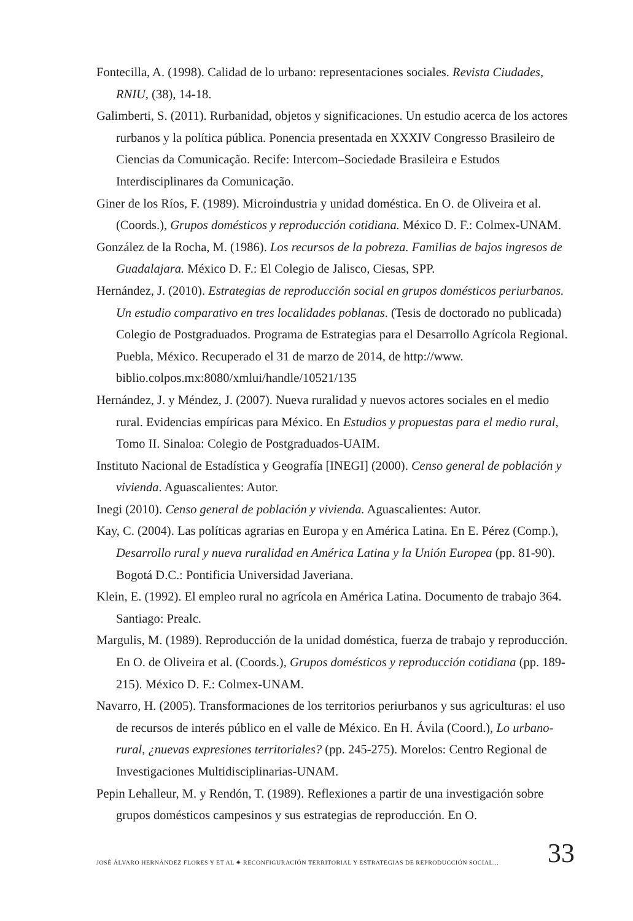Fontecilla, A. (1998). Calidad de lo urbano: representaciones sociales. Revista Ciudades, RNIU, (38), 14-18.
Galimberti, S. (2011). Rurbanidad, objetos y significaciones. Un estudio acerca de los actores rurbanos y la política pública. Ponencia presentada en XXXIV Congresso Brasileiro de Ciencias da Comunicação. Recife: Intercom–Sociedade Brasileira e Estudos Interdisciplinares da Comunicação.
Giner de los Ríos, F. (1989). Microindustria y unidad doméstica. En O. de Oliveira et al. (Coords.), Grupos domésticos y reproducción cotidiana. México D. F.: Colmex-UNAM.
González de la Rocha, M. (1986). Los recursos de la pobreza. Familias de bajos ingresos de Guadalajara. México D. F.: El Colegio de Jalisco, Ciesas, SPP.
Hernández, J. (2010). Estrategias de reproducción social en grupos domésticos periurbanos. Un estudio comparativo en tres localidades poblanas. (Tesis de doctorado no publicada) Colegio de Postgraduados. Programa de Estrategias para el Desarrollo Agrícola Regional. Puebla, México. Recuperado el 31 de marzo de 2014, de http://www. biblio.colpos.mx:8080/xmlui/handle/10521/135
Hernández, J. y Méndez, J. (2007). Nueva ruralidad y nuevos actores sociales en el medio rural. Evidencias empíricas para México. En Estudios y propuestas para el medio rural, Tomo II. Sinaloa: Colegio de Postgraduados-UAIM.
Instituto Nacional de Estadística y Geografía [INEGI] (2000). Censo general de población y vivienda. Aguascalientes: Autor.
Inegi (2010). Censo general de población y vivienda. Aguascalientes: Autor.
Kay, C. (2004). Las políticas agrarias en Europa y en América Latina. En E. Pérez (Comp.), Desarrollo rural y nueva ruralidad en América Latina y la Unión Europea (pp. 81-90). Bogotá D.C.: Pontificia Universidad Javeriana.
Klein, E. (1992). El empleo rural no agrícola en América Latina. Documento de trabajo 364. Santiago: Prealc.
Margulis, M. (1989). Reproducción de la unidad doméstica, fuerza de trabajo y reproducción. En O. de Oliveira et al. (Coords.), Grupos domésticos y reproducción cotidiana (pp. 189-215). México D. F.: Colmex-UNAM.
Navarro, H. (2005). Transformaciones de los territorios periurbanos y sus agriculturas: el uso de recursos de interés público en el valle de México. En H. Ávila (Coord.), Lo urbano-rural, ¿nuevas expresiones territoriales? (pp. 245-275). Morelos: Centro Regional de Investigaciones Multidisciplinarias-UNAM.
Pepin Lehalleur, M. y Rendón, T. (1989). Reflexiones a partir de una investigación sobre grupos domésticos campesinos y sus estrategias de reproducción. En O.
JOSÉ ÁLVARO HERNÁNDEZ FLORES Y ET AL ✷ RECONFIGURACIÓN TERRITORIAL Y ESTRATEGIAS DE REPRODUCCIÓN SOCIAL... 33